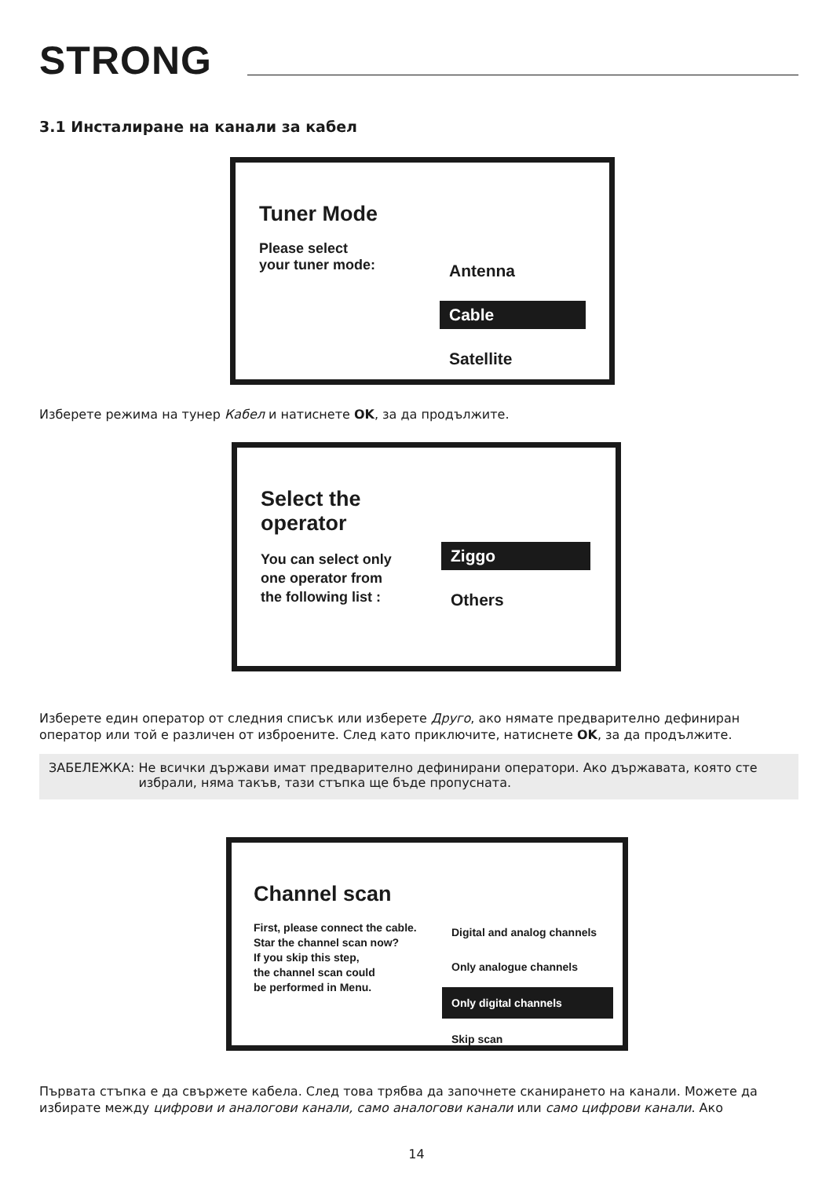STRONG
3.1 Инсталиране на канали за кабел
Tuner Mode
Please select
your tuner mode:
Antenna
Cable
Satellite
Изберете режима на тунер Кабел и натиснете OK, за да продължите.
Select the operator
You can select only
one operator from
the following list :
Ziggo
Others
Изберете един оператор от следния списък или изберете Друго, ако нямате предварително дефиниран оператор или той е различен от изброените. След като приключите, натиснете OK, за да продължите.
ЗАБЕЛЕЖКА: Не всички държави имат предварително дефинирани оператори. Ако държавата, която сте избрали, няма такъв, тази стъпка ще бъде пропусната.
Channel scan
First, please connect the cable.
Star the channel scan now?
If you skip this step,
the channel scan could
be performed in Menu.
Digital and analog channels
Only analogue channels
Only digital channels
Skip scan
Първата стъпка е да свържете кабела. След това трябва да започнете сканирането на канали. Можете да избирате между цифрови и аналогови канали, само аналогови канали или само цифрови канали. Ако
14